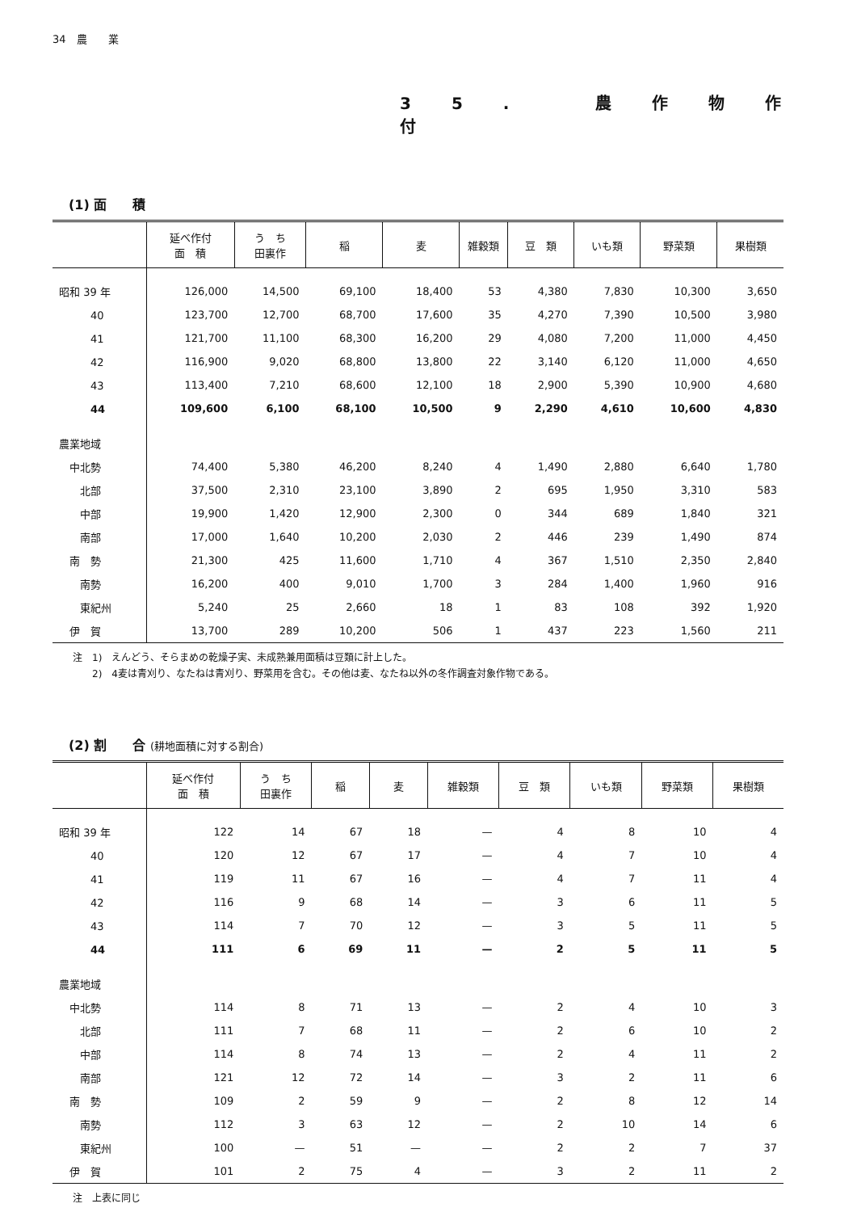34　農　　業
35. 農作物作付
(1) 面　　積
| | 延べ作付 面 積 | う ち 田裏作 | 稲 | 麦 | 雑穀類 | 豆 類 | いも類 | 野菜類 | 果樹類 |
| --- | --- | --- | --- | --- | --- | --- | --- | --- | --- |
| 昭和 39 年 | 126,000 | 14,500 | 69,100 | 18,400 | 53 | 4,380 | 7,830 | 10,300 | 3,650 |
| 40 | 123,700 | 12,700 | 68,700 | 17,600 | 35 | 4,270 | 7,390 | 10,500 | 3,980 |
| 41 | 121,700 | 11,100 | 68,300 | 16,200 | 29 | 4,080 | 7,200 | 11,000 | 4,450 |
| 42 | 116,900 | 9,020 | 68,800 | 13,800 | 22 | 3,140 | 6,120 | 11,000 | 4,650 |
| 43 | 113,400 | 7,210 | 68,600 | 12,100 | 18 | 2,900 | 5,390 | 10,900 | 4,680 |
| 44 | 109,600 | 6,100 | 68,100 | 10,500 | 9 | 2,290 | 4,610 | 10,600 | 4,830 |
| 農業地域 | | | | | | | | | |
| 中北勢 | 74,400 | 5,380 | 46,200 | 8,240 | 4 | 1,490 | 2,880 | 6,640 | 1,780 |
| 北部 | 37,500 | 2,310 | 23,100 | 3,890 | 2 | 695 | 1,950 | 3,310 | 583 |
| 中部 | 19,900 | 1,420 | 12,900 | 2,300 | 0 | 344 | 689 | 1,840 | 321 |
| 南部 | 17,000 | 1,640 | 10,200 | 2,030 | 2 | 446 | 239 | 1,490 | 874 |
| 南 勢 | 21,300 | 425 | 11,600 | 1,710 | 4 | 367 | 1,510 | 2,350 | 2,840 |
| 南勢 | 16,200 | 400 | 9,010 | 1,700 | 3 | 284 | 1,400 | 1,960 | 916 |
| 東紀州 | 5,240 | 25 | 2,660 | 18 | 1 | 83 | 108 | 392 | 1,920 |
| 伊 賀 | 13,700 | 289 | 10,200 | 506 | 1 | 437 | 223 | 1,560 | 211 |
注　1)　えんどう、そらまめの乾燥子実、未成熟兼用面積は豆類に計上した。
　　2)　4麦は青刈り、なたねは青刈り、野菜用を含む。その他は麦、なたね以外の冬作調査対象作物である。
(2) 割　　合 (耕地面積に対する割合)
| | 延べ作付 面 積 | う ち 田裏作 | 稲 | 麦 | 雑穀類 | 豆 類 | いも類 | 野菜類 | 果樹類 |
| --- | --- | --- | --- | --- | --- | --- | --- | --- | --- |
| 昭和 39 年 | 122 | 14 | 67 | 18 | — | 4 | 8 | 10 | 4 |
| 40 | 120 | 12 | 67 | 17 | — | 4 | 7 | 10 | 4 |
| 41 | 119 | 11 | 67 | 16 | — | 4 | 7 | 11 | 4 |
| 42 | 116 | 9 | 68 | 14 | — | 3 | 6 | 11 | 5 |
| 43 | 114 | 7 | 70 | 12 | — | 3 | 5 | 11 | 5 |
| 44 | 111 | 6 | 69 | 11 | — | 2 | 5 | 11 | 5 |
| 農業地域 | | | | | | | | | |
| 中北勢 | 114 | 8 | 71 | 13 | — | 2 | 4 | 10 | 3 |
| 北部 | 111 | 7 | 68 | 11 | — | 2 | 6 | 10 | 2 |
| 中部 | 114 | 8 | 74 | 13 | — | 2 | 4 | 11 | 2 |
| 南部 | 121 | 12 | 72 | 14 | — | 3 | 2 | 11 | 6 |
| 南 勢 | 109 | 2 | 59 | 9 | — | 2 | 8 | 12 | 14 |
| 南勢 | 112 | 3 | 63 | 12 | — | 2 | 10 | 14 | 6 |
| 東紀州 | 100 | — | 51 | — | — | 2 | 2 | 7 | 37 |
| 伊 賀 | 101 | 2 | 75 | 4 | — | 3 | 2 | 11 | 2 |
注　上表に同じ